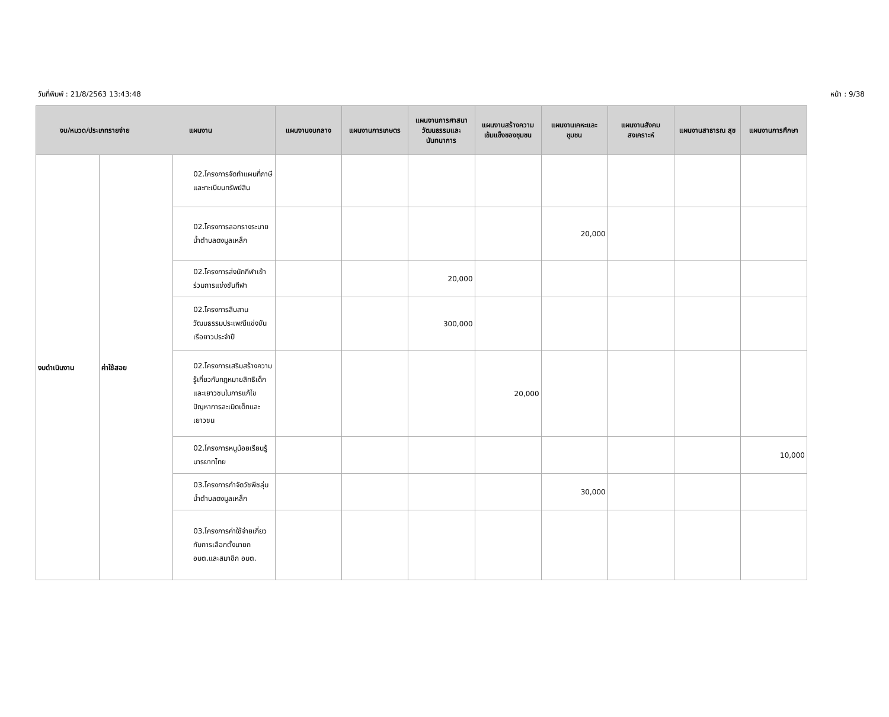วันที่พิมพ์ : 21/8/2563 13:43:48 หน้า : 9/38
| งบ/หมวด/ประเภทรายจ่าย แผนงาน | | | แผนงานงบกลาง | แผนงานการเกษตร | แผนงานการศาสนา วัฒนธรรมและ นันทนาการ | แผนงานสร้างความ เข้มแข็งของชุมชน | แผนงานเคหะและ ชุมชน | แผนงานสังคม สงเคราะห์ | แผนงานสาธารณ สุข | แผนงานการศึกษา |
| --- | --- | --- | --- | --- | --- | --- | --- | --- | --- | --- |
| งบดำเนินงาน | ค่าใช้สอย | 02.โครงการจัดทำแผนที่ภาษีและทะเบียนทรัพย์สิน | | | | | | | | |
| | | 02.โครงการลอกรางระบายน้ำตำบลดงมูลเหล็ก | | | | | 20,000 | | | |
| | | 02.โครงการส่งนักกีฬาเข้าร่วมการแข่งขันกีฬา | | | 20,000 | | | | | |
| | | 02.โครงการสืบสานวัฒนธรรมประเพณีแข่งขันเรือยาวประจำปี | | | 300,000 | | | | | |
| | | 02.โครงการเสริมสร้างความรู้เกี่ยวกับกฎหมายสิทธิเด็ก และเยาวชนในการแก้ไขปัญหาการละเมิดเด็กและเยาวชน | | | | 20,000 | | | | |
| | | 02.โครงการหนูน้อยเรียนรู้มารยาทไทย | | | | | | | | 10,000 |
| | | 03.โครงการกำจัดวัชพืชลุ่มน้ำตำบลดงมูลเหล็ก | | | | | 30,000 | | | |
| | | 03.โครงการค่าใช้จ่ายเกี่ยวกับการเลือกตั้งนายก อบต.และสมาชิก อบต. | | | | | | | | |